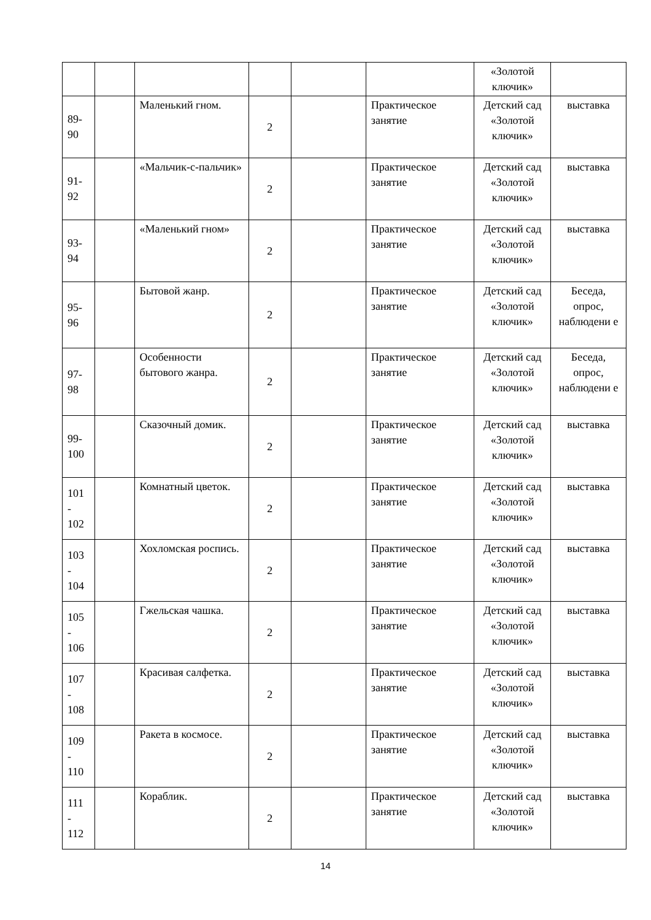| | | | | | | «Золотой ключик» | |
| 89- 90 | | Маленький гном. | 2 | | Практическое занятие | Детский сад «Золотой ключик» | выставка |
| 91- 92 | | «Мальчик-с-пальчик» | 2 | | Практическое занятие | Детский сад «Золотой ключик» | выставка |
| 93- 94 | | «Маленький гном» | 2 | | Практическое занятие | Детский сад «Золотой ключик» | выставка |
| 95- 96 | | Бытовой жанр. | 2 | | Практическое занятие | Детский сад «Золотой ключик» | Беседа, опрос, наблюдени е |
| 97- 98 | | Особенности бытового жанра. | 2 | | Практическое занятие | Детский сад «Золотой ключик» | Беседа, опрос, наблюдени е |
| 99- 100 | | Сказочный домик. | 2 | | Практическое занятие | Детский сад «Золотой ключик» | выставка |
| 101 - 102 | | Комнатный цветок. | 2 | | Практическое занятие | Детский сад «Золотой ключик» | выставка |
| 103 - 104 | | Хохломская роспись. | 2 | | Практическое занятие | Детский сад «Золотой ключик» | выставка |
| 105 - 106 | | Гжельская чашка. | 2 | | Практическое занятие | Детский сад «Золотой ключик» | выставка |
| 107 - 108 | | Красивая салфетка. | 2 | | Практическое занятие | Детский сад «Золотой ключик» | выставка |
| 109 - 110 | | Ракета в космосе. | 2 | | Практическое занятие | Детский сад «Золотой ключик» | выставка |
| 111 - 112 | | Кораблик. | 2 | | Практическое занятие | Детский сад «Золотой ключик» | выставка |
14